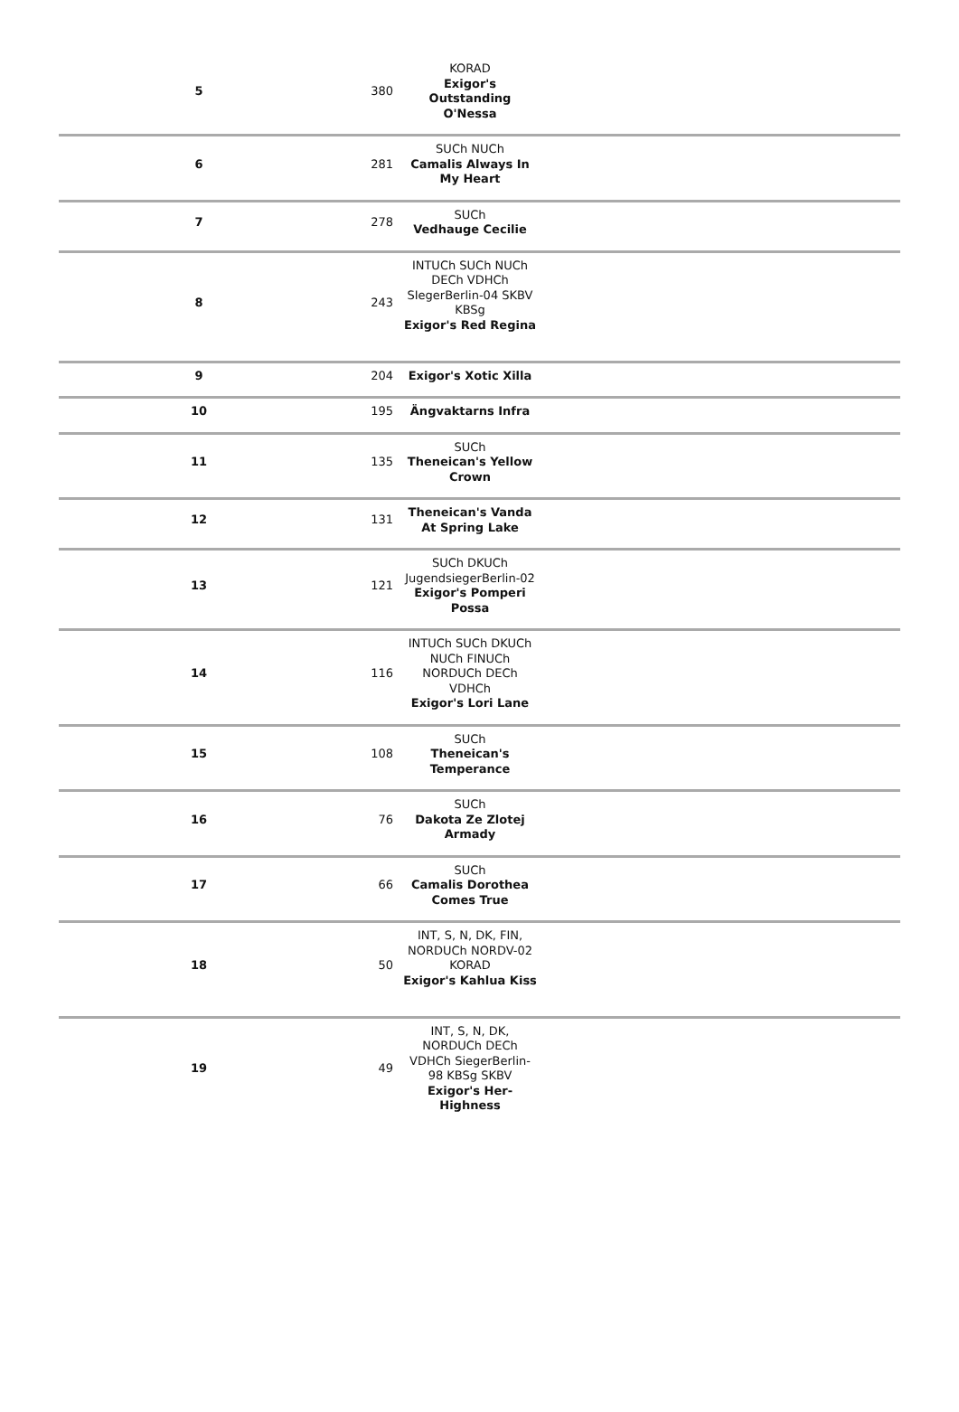| 5 | 380 | KORAD Exigor's Outstanding O'Nessa | |
| 6 | 281 | SUCh NUCh Camalis Always In My Heart | |
| 7 | 278 | SUCh Vedhauge Cecilie | |
| 8 | 243 | INTUCh SUCh NUCh DECh VDHCh SIegerBerlin-04 SKBV KBSg Exigor's Red Regina | |
| 9 | 204 | Exigor's Xotic Xilla | |
| 10 | 195 | Ängvaktarns Infra | |
| 11 | 135 | SUCh Theneican's Yellow Crown | |
| 12 | 131 | Theneican's Vanda At Spring Lake | |
| 13 | 121 | SUCh DKUCh JugendsiegerBerlin-02 Exigor's Pomperi Possa | |
| 14 | 116 | INTUCh SUCh DKUCh NUCh FINUCh NORDUCh DECh VDHCh Exigor's Lori Lane | |
| 15 | 108 | SUCh Theneican's Temperance | |
| 16 | 76 | SUCh Dakota Ze Zlotej Armady | |
| 17 | 66 | SUCh Camalis Dorothea Comes True | |
| 18 | 50 | INT, S, N, DK, FIN, NORDUCh NORDV-02 KORAD Exigor's Kahlua Kiss | |
| 19 | 49 | INT, S, N, DK, NORDUCh DECh VDHCh SiegerBerlin-98 KBSg SKBV Exigor's Her-Highness | |